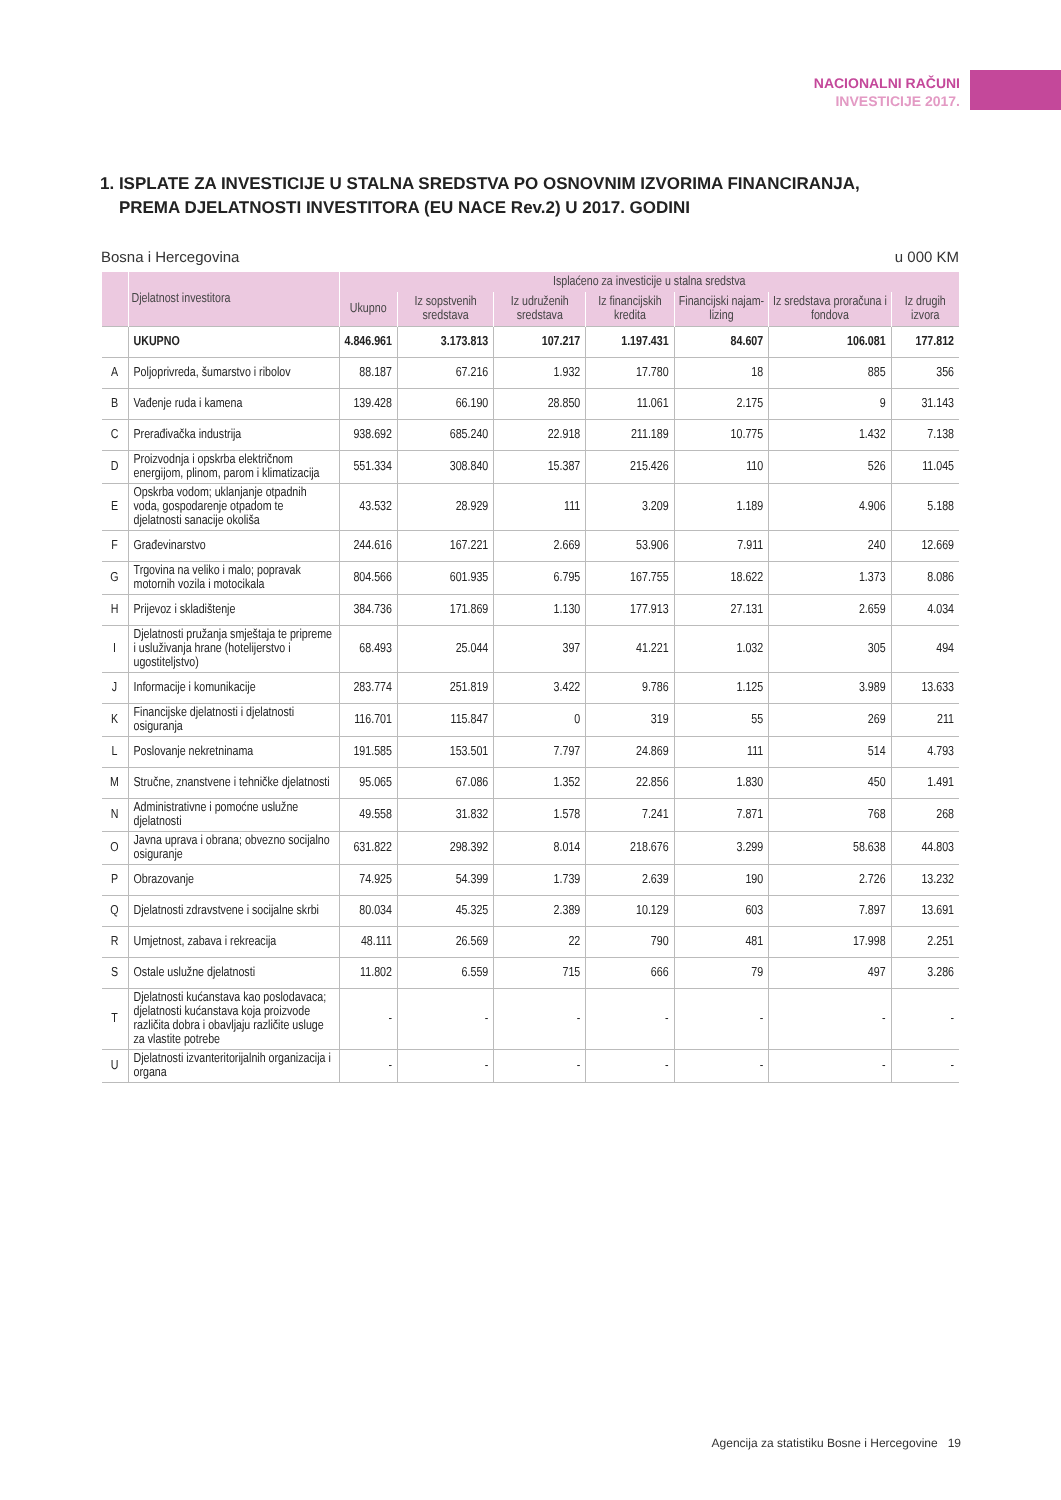NACIONALNI RAČUNI
INVESTICIJE 2017.
1. ISPLATE ZA INVESTICIJE U STALNA SREDSTVA PO OSNOVNIM IZVORIMA FINANCIRANJA,
PREMA DJELATNOSTI INVESTITORA (EU NACE Rev.2) U 2017. GODINI
Bosna i Hercegovina u 000 KM
| | Djelatnost investitora | Isplaćeno za investicije u stalna sredstva | | | | | | |
| --- | --- | --- | --- | --- | --- | --- | --- | --- |
| | | Ukupno | Iz sopstvenih sredstava | Iz udruženih sredstava | Iz financijskih kredita | Financijski najam-lizing | Iz sredstava proračuna i fondova | Iz drugih izvora |
| | UKUPNO | 4.846.961 | 3.173.813 | 107.217 | 1.197.431 | 84.607 | 106.081 | 177.812 |
| A | Poljoprivreda, šumarstvo i ribolov | 88.187 | 67.216 | 1.932 | 17.780 | 18 | 885 | 356 |
| B | Vađenje ruda i kamena | 139.428 | 66.190 | 28.850 | 11.061 | 2.175 | 9 | 31.143 |
| C | Prerađivačka industrija | 938.692 | 685.240 | 22.918 | 211.189 | 10.775 | 1.432 | 7.138 |
| D | Proizvodnja i opskrba električnom energijom, plinom, parom i klimatizacija | 551.334 | 308.840 | 15.387 | 215.426 | 110 | 526 | 11.045 |
| E | Opskrba vodom; uklanjanje otpadnih voda, gospodarenje otpadom te djelatnosti sanacije okoliša | 43.532 | 28.929 | 111 | 3.209 | 1.189 | 4.906 | 5.188 |
| F | Građevinarstvo | 244.616 | 167.221 | 2.669 | 53.906 | 7.911 | 240 | 12.669 |
| G | Trgovina na veliko i malo; popravak motornih vozila i motocikala | 804.566 | 601.935 | 6.795 | 167.755 | 18.622 | 1.373 | 8.086 |
| H | Prijevoz i skladištenje | 384.736 | 171.869 | 1.130 | 177.913 | 27.131 | 2.659 | 4.034 |
| I | Djelatnosti pružanja smještaja te pripreme i usluživanja hrane (hotelijerstvo i ugostiteljstvo) | 68.493 | 25.044 | 397 | 41.221 | 1.032 | 305 | 494 |
| J | Informacije i komunikacije | 283.774 | 251.819 | 3.422 | 9.786 | 1.125 | 3.989 | 13.633 |
| K | Financijske djelatnosti i djelatnosti osiguranja | 116.701 | 115.847 | 0 | 319 | 55 | 269 | 211 |
| L | Poslovanje nekretninama | 191.585 | 153.501 | 7.797 | 24.869 | 111 | 514 | 4.793 |
| M | Stručne, znanstvene i tehničke djelatnosti | 95.065 | 67.086 | 1.352 | 22.856 | 1.830 | 450 | 1.491 |
| N | Administrativne i pomoćne uslužne djelatnosti | 49.558 | 31.832 | 1.578 | 7.241 | 7.871 | 768 | 268 |
| O | Javna uprava i obrana; obvezno socijalno osiguranje | 631.822 | 298.392 | 8.014 | 218.676 | 3.299 | 58.638 | 44.803 |
| P | Obrazovanje | 74.925 | 54.399 | 1.739 | 2.639 | 190 | 2.726 | 13.232 |
| Q | Djelatnosti zdravstvene i socijalne skrbi | 80.034 | 45.325 | 2.389 | 10.129 | 603 | 7.897 | 13.691 |
| R | Umjetnost, zabava i rekreacija | 48.111 | 26.569 | 22 | 790 | 481 | 17.998 | 2.251 |
| S | Ostale uslužne djelatnosti | 11.802 | 6.559 | 715 | 666 | 79 | 497 | 3.286 |
| T | Djelatnosti kućanstava kao poslodavaca; djelatnosti kućanstava koja proizvode različita dobra i obavljaju različite usluge za vlastite potrebe | - | - | - | - | - | - | - |
| U | Djelatnosti izvanteritorijalnih organizacija i organa | - | - | - | - | - | - | - |
Agencija za statistiku Bosne i Hercegovine 19